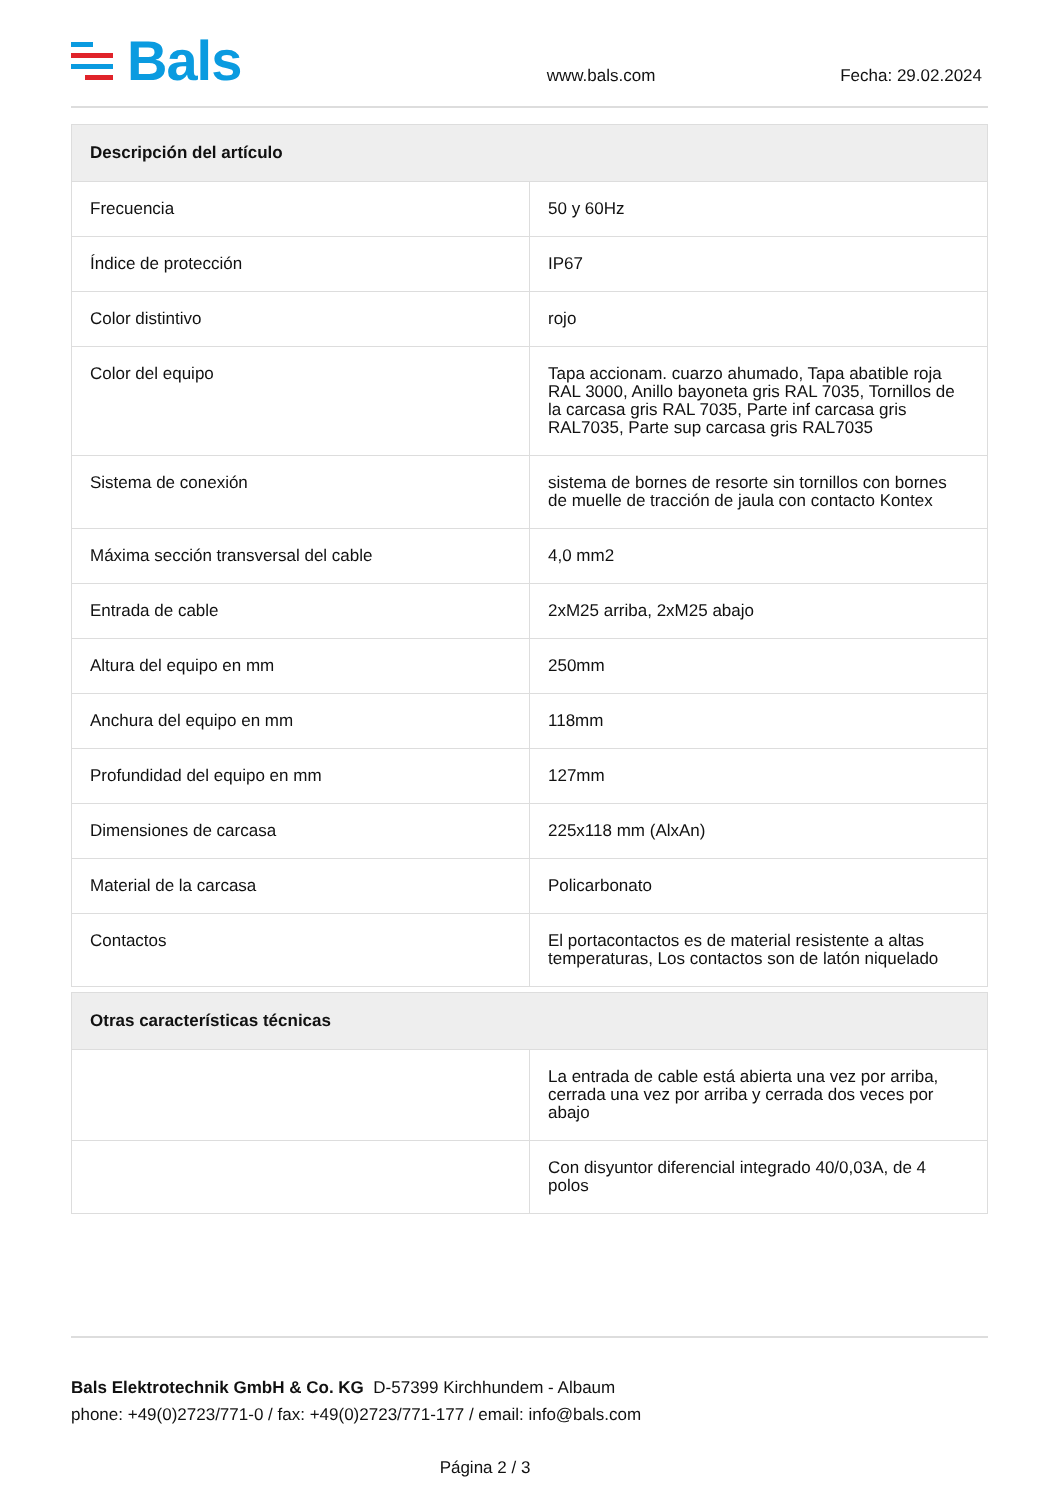Bals
www.bals.com Fecha: 29.02.2024
| Descripción del artículo | |
| --- | --- |
| Frecuencia | 50 y 60Hz |
| Índice de protección | IP67 |
| Color distintivo | rojo |
| Color del equipo | Tapa accionam. cuarzo ahumado, Tapa abatible roja RAL 3000, Anillo bayoneta gris RAL 7035, Tornillos de la carcasa gris RAL 7035, Parte inf carcasa gris RAL7035, Parte sup carcasa gris RAL7035 |
| Sistema de conexión | sistema de bornes de resorte sin tornillos con bornes de muelle de tracción de jaula con contacto Kontex |
| Máxima sección transversal del cable | 4,0 mm2 |
| Entrada de cable | 2xM25 arriba, 2xM25 abajo |
| Altura del equipo en mm | 250mm |
| Anchura del equipo en mm | 118mm |
| Profundidad del equipo en mm | 127mm |
| Dimensiones de carcasa | 225x118 mm (AlxAn) |
| Material de la carcasa | Policarbonato |
| Contactos | El portacontactos es de material resistente a altas temperaturas, Los contactos son de latón niquelado |
| Otras características técnicas | |
| --- | --- |
| | La entrada de cable está abierta una vez por arriba, cerrada una vez por arriba y cerrada dos veces por abajo |
| | Con disyuntor diferencial integrado 40/0,03A, de 4 polos |
Bals Elektrotechnik GmbH & Co. KG D-57399 Kirchhundem - Albaum
phone: +49(0)2723/771-0 / fax: +49(0)2723/771-177 / email: info@bals.com
Página 2 / 3